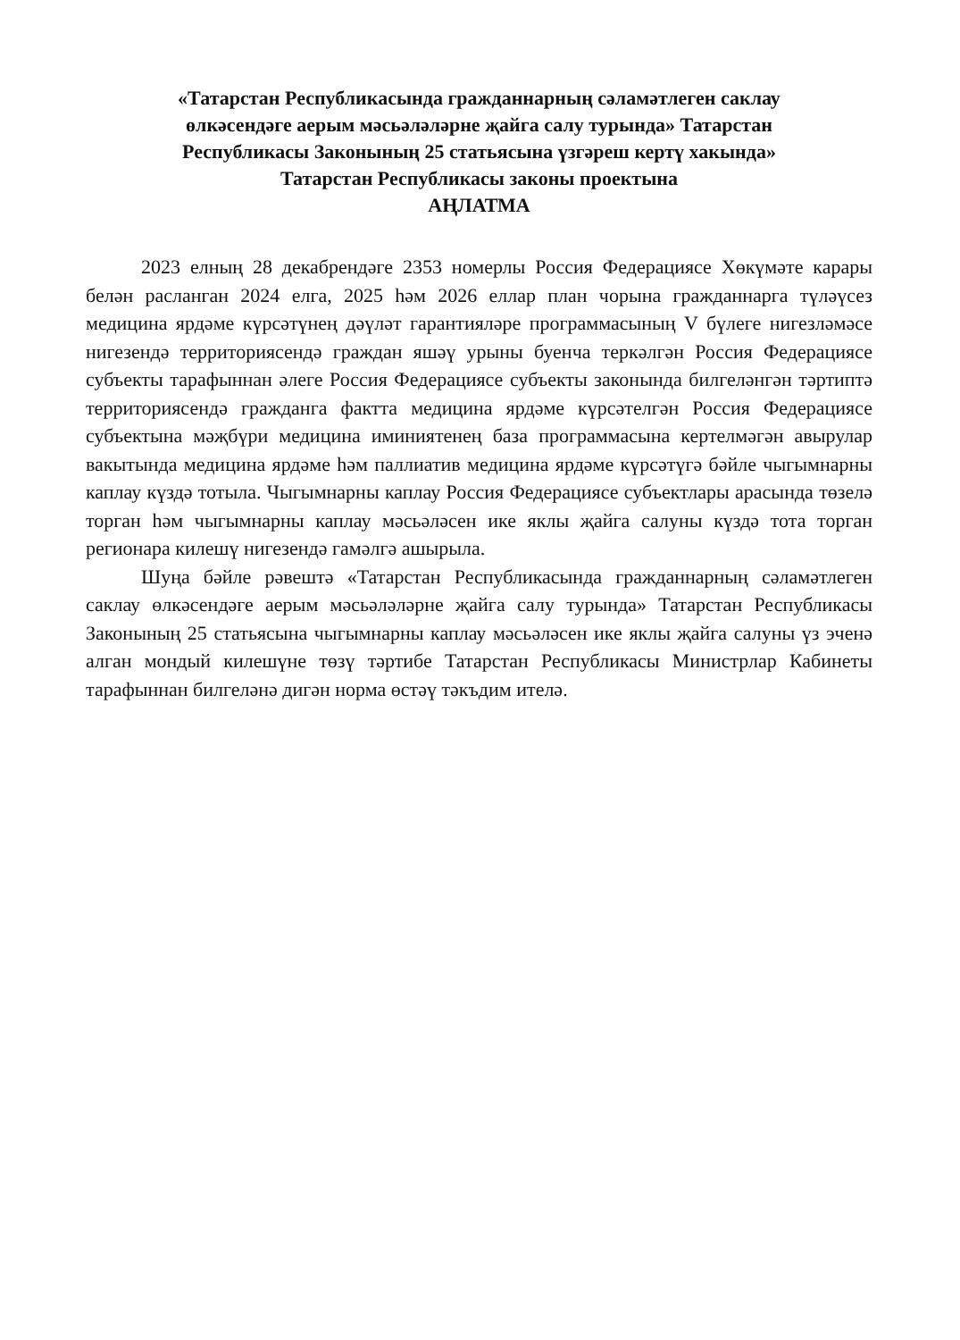«Татарстан Республикасында гражданнарның сәламәтлеген саклау
өлкәсендәге аерым мәсьәләләрне җайга салу турында» Татарстан
Республикасы Законының 25 статьясына үзгәреш кертү хакында»
Татарстан Республикасы законы проектына
АҢЛАТМА
2023 елның 28 декабрендәге 2353 номерлы Россия Федерациясе Хөкүмәте карары белән расланган 2024 елга, 2025 һәм 2026 еллар план чорына гражданнарга түләүсез медицина ярдәме күрсәтүнең дәүләт гарантияләре программасының V бүлеге нигезләмәсе нигезендә территориясендә граждан яшәү урыны буенча теркәлгән Россия Федерациясе субъекты тарафыннан әлеге Россия Федерациясе субъекты законында билгеләнгән тәртиптә территориясендә гражданга фактта медицина ярдәме күрсәтелгән Россия Федерациясе субъектына мәҗбүри медицина иминиятенең база программасына кертелмәгән авырулар вакытында медицина ярдәме һәм паллиатив медицина ярдәме күрсәтүгә бәйле чыгымнарны каплау күздә тотыла. Чыгымнарны каплау Россия Федерациясе субъектлары арасында төзелә торган һәм чыгымнарны каплау мәсьәләсен ике яклы җайга салуны күздә тота торган регионара килешү нигезендә гамәлгә ашырыла.
Шуңа бәйле рәвештә «Татарстан Республикасында гражданнарның сәламәтлеген саклау өлкәсендәге аерым мәсьәләләрне җайга салу турында» Татарстан Республикасы Законының 25 статьясына чыгымнарны каплау мәсьәләсен ике яклы җайга салуны үз эченә алган мондый килешүне төзү тәртибе Татарстан Республикасы Министрлар Кабинеты тарафыннан билгеләнә дигән норма өстәү тәкъдим ителә.